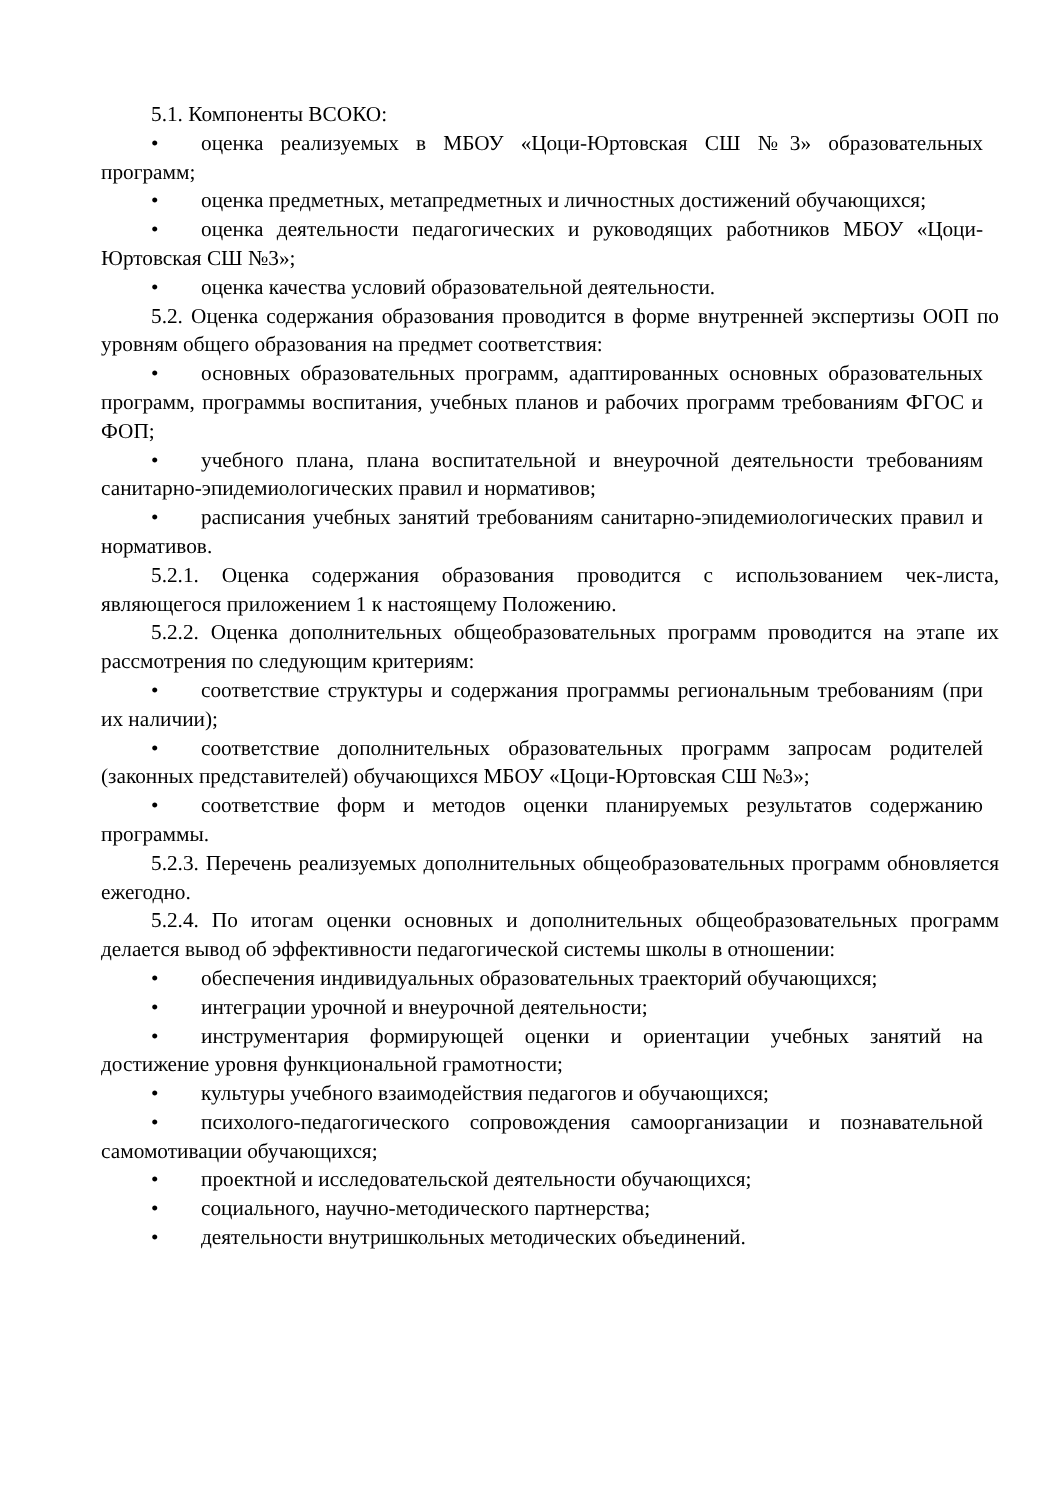5.1. Компоненты ВСОКО:
• оценка реализуемых в МБОУ «Цоци-Юртовская СШ №3» образовательных программ;
• оценка предметных, метапредметных и личностных достижений обучающихся;
• оценка деятельности педагогических и руководящих работников МБОУ «Цоци-Юртовская СШ №3»;
• оценка качества условий образовательной деятельности.
5.2. Оценка содержания образования проводится в форме внутренней экспертизы ООП по уровням общего образования на предмет соответствия:
• основных образовательных программ, адаптированных основных образовательных программ, программы воспитания, учебных планов и рабочих программ требованиям ФГОС и ФОП;
• учебного плана, плана воспитательной и внеурочной деятельности требованиям санитарно-эпидемиологических правил и нормативов;
• расписания учебных занятий требованиям санитарно-эпидемиологических правил и нормативов.
5.2.1. Оценка содержания образования проводится с использованием чек-листа, являющегося приложением 1 к настоящему Положению.
5.2.2. Оценка дополнительных общеобразовательных программ проводится на этапе их рассмотрения по следующим критериям:
• соответствие структуры и содержания программы региональным требованиям (при их наличии);
• соответствие дополнительных образовательных программ запросам родителей (законных представителей) обучающихся МБОУ «Цоци-Юртовская СШ №3»;
• соответствие форм и методов оценки планируемых результатов содержанию программы.
5.2.3. Перечень реализуемых дополнительных общеобразовательных программ обновляется ежегодно.
5.2.4. По итогам оценки основных и дополнительных общеобразовательных программ делается вывод об эффективности педагогической системы школы в отношении:
• обеспечения индивидуальных образовательных траекторий обучающихся;
• интеграции урочной и внеурочной деятельности;
• инструментария формирующей оценки и ориентации учебных занятий на достижение уровня функциональной грамотности;
• культуры учебного взаимодействия педагогов и обучающихся;
• психолого-педагогического сопровождения самоорганизации и познавательной самомотивации обучающихся;
• проектной и исследовательской деятельности обучающихся;
• социального, научно-методического партнерства;
• деятельности внутришкольных методических объединений.